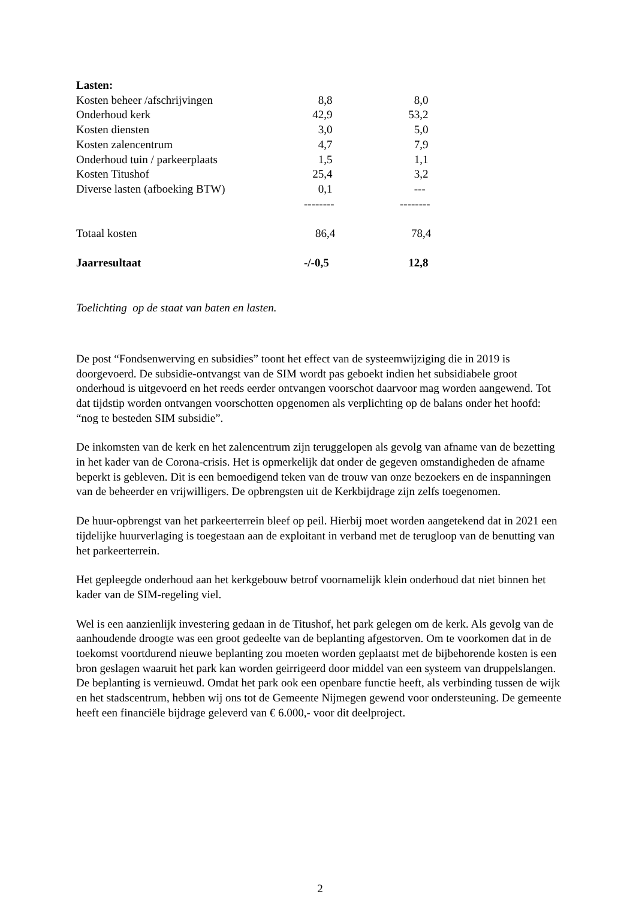| Lasten: | | |
| Kosten beheer /afschrijvingen | 8,8 | 8,0 |
| Onderhoud kerk | 42,9 | 53,2 |
| Kosten diensten | 3,0 | 5,0 |
| Kosten zalencentrum | 4,7 | 7,9 |
| Onderhoud tuin / parkeerplaats | 1,5 | 1,1 |
| Kosten Titushof | 25,4 | 3,2 |
| Diverse lasten (afboeking BTW) | 0,1 | --- |
| | -------- | -------- |
| Totaal kosten | 86,4 | 78,4 |
| Jaarresultaat | -/-0,5 | 12,8 |
Toelichting op de staat van baten en lasten.
De post “Fondsenwerving en subsidies” toont het effect van de systeemwijziging die in 2019 is doorgevoerd. De subsidie-ontvangst van de SIM wordt pas geboekt indien het subsidiabele groot onderhoud is uitgevoerd en het reeds eerder ontvangen voorschot daarvoor mag worden aangewend. Tot dat tijdstip worden ontvangen voorschotten opgenomen als verplichting op de balans onder het hoofd: “nog te besteden SIM subsidie”.
De inkomsten van de kerk en het zalencentrum zijn teruggelopen als gevolg van afname van de bezetting in het kader van de Corona-crisis. Het is opmerkelijk dat onder de gegeven omstandigheden de afname beperkt is gebleven. Dit is een bemoedigend teken van de trouw van onze bezoekers en de inspanningen van de beheerder en vrijwilligers. De opbrengsten uit de Kerkbijdrage zijn zelfs toegenomen.
De huur-opbrengst van het parkeerterrein bleef op peil. Hierbij moet worden aangetekend dat in 2021 een tijdelijke huurverlaging is toegestaan aan de exploitant in verband met de terugloop van de benutting van het parkeerterrein.
Het gepleegde onderhoud aan het kerkgebouw betrof voornamelijk klein onderhoud dat niet binnen het kader van de SIM-regeling viel.
Wel is een aanzienlijk investering gedaan in de Titushof, het park gelegen om de kerk. Als gevolg van de aanhoudende droogte was een groot gedeelte van de beplanting afgestorven. Om te voorkomen dat in de toekomst voortdurend nieuwe beplanting zou moeten worden geplaatst met de bijbehorende kosten is een bron geslagen waaruit het park kan worden geirrigeerd door middel van een systeem van druppelslangen. De beplanting is vernieuwd. Omdat het park ook een openbare functie heeft, als verbinding tussen de wijk en het stadscentrum, hebben wij ons tot de Gemeente Nijmegen gewend voor ondersteuning. De gemeente heeft een financiële bijdrage geleverd van € 6.000,- voor dit deelproject.
2